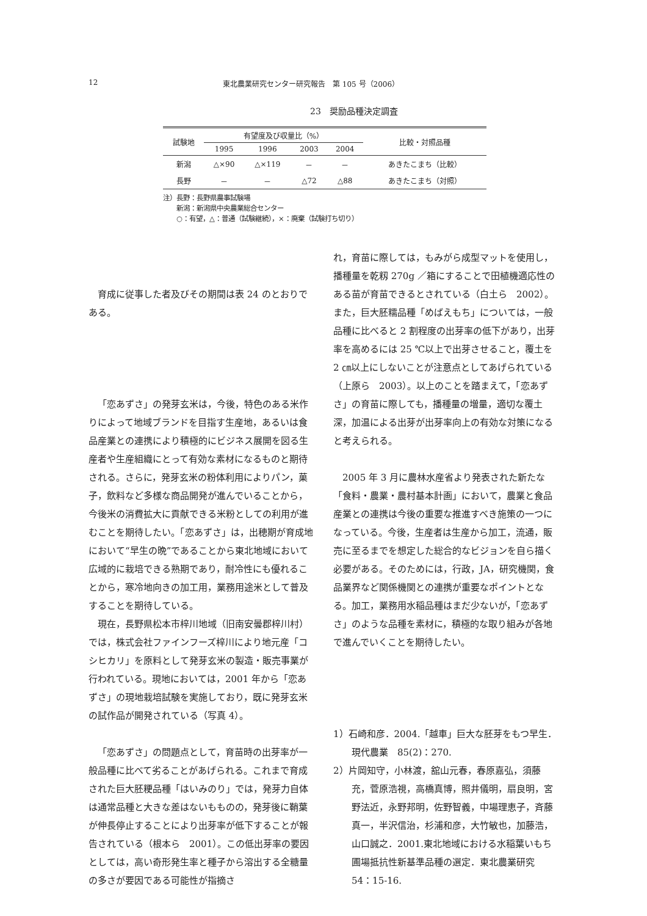12 東北農業研究センター研究報告　第 105 号（2006）
23　奨励品種決定調査
| 試験地 | 有望度及び収量比（%） | | | | 比較・対照品種 |
| --- | --- | --- | --- | --- | --- |
| | 1995 | 1996 | 2003 | 2004 | |
| 新潟 | △×90 | △×119 | － | － | あきたこまち（比較） |
| 長野 | － | － | △72 | △88 | あきたこまち（対照） |
注）長野：長野県農事試験場
　　新潟：新潟県中央農業総合センター
　　○：有望，△：普通（試験継続），×：廃棄（試験打ち切り）
育成に従事した者及びその期間は表 24 のとおりである。
「恋あずさ」の発芽玄米は，今後，特色のある米作りによって地域ブランドを目指す生産地，あるいは食品産業との連携により積極的にビジネス展開を図る生産者や生産組織にとって有効な素材になるものと期待される。さらに，発芽玄米の粉体利用によりパン，菓子，飲料など多様な商品開発が進んでいることから，今後米の消費拡大に貢献できる米粉としての利用が進むことを期待したい。「恋あずさ」は，出穂期が育成地において“早生の晩”であることから東北地域において広域的に栽培できる熟期であり，耐冷性にも優れることから，寒冷地向きの加工用，業務用途米として普及することを期待している。
現在，長野県松本市梓川地域（旧南安曇郡梓川村）では，株式会社ファインフーズ梓川により地元産「コシヒカリ」を原料として発芽玄米の製造・販売事業が行われている。現地においては，2001 年から「恋あずさ」の現地栽培試験を実施しており，既に発芽玄米の試作品が開発されている（写真 4）。
「恋あずさ」の問題点として，育苗時の出芽率が一般品種に比べて劣ることがあげられる。これまで育成された巨大胚粳品種「はいみのり」では，発芽力自体は通常品種と大きな差はないもものの，発芽後に鞘葉が伸長停止することにより出芽率が低下することが報告されている（根本ら　2001）。この低出芽率の要因としては，高い奇形発生率と種子から溶出する全糖量の多さが要因である可能性が指摘さ
れ，育苗に際しては，もみがら成型マットを使用し，播種量を乾籾 270g ／箱にすることで田植機適応性のある苗が育苗できるとされている（白土ら　2002）。また，巨大胚糯品種「めばえもち」については，一般品種に比べると 2 割程度の出芽率の低下があり，出芽率を高めるには 25 ℃以上で出芽させること，覆土を 2 ㎝以上にしないことが注意点としてあげられている（上原ら　2003）。以上のことを踏まえて，「恋あずさ」の育苗に際しても，播種量の増量，適切な覆土深，加温による出芽が出芽率向上の有効な対策になると考えられる。
2005 年 3 月に農林水産省より発表された新たな「食料・農業・農村基本計画」において，農業と食品産業との連携は今後の重要な推進すべき施策の一つになっている。今後，生産者は生産から加工，流通，販売に至るまでを想定した総合的なビジョンを自ら描く必要がある。そのためには，行政，JA，研究機関，食品業界など関係機関との連携が重要なポイントとなる。加工，業務用水稲品種はまだ少ないが，「恋あずさ」のような品種を素材に，積極的な取り組みが各地で進んでいくことを期待したい。
1）石崎和彦．2004.「越車」巨大な胚芽をもつ早生．現代農業　85(2)：270.
2）片岡知守，小林渡，舘山元春，春原嘉弘，須藤充，菅原浩視，高橋真博，照井儀明，扇良明，宮野法近，永野邦明，佐野智義，中場理恵子，斉藤真一，半沢信治，杉浦和彦，大竹敏也，加藤浩，山口誠之．2001.東北地域における水稲葉いもち圃場抵抗性新基準品種の選定．東北農業研究　54：15-16.